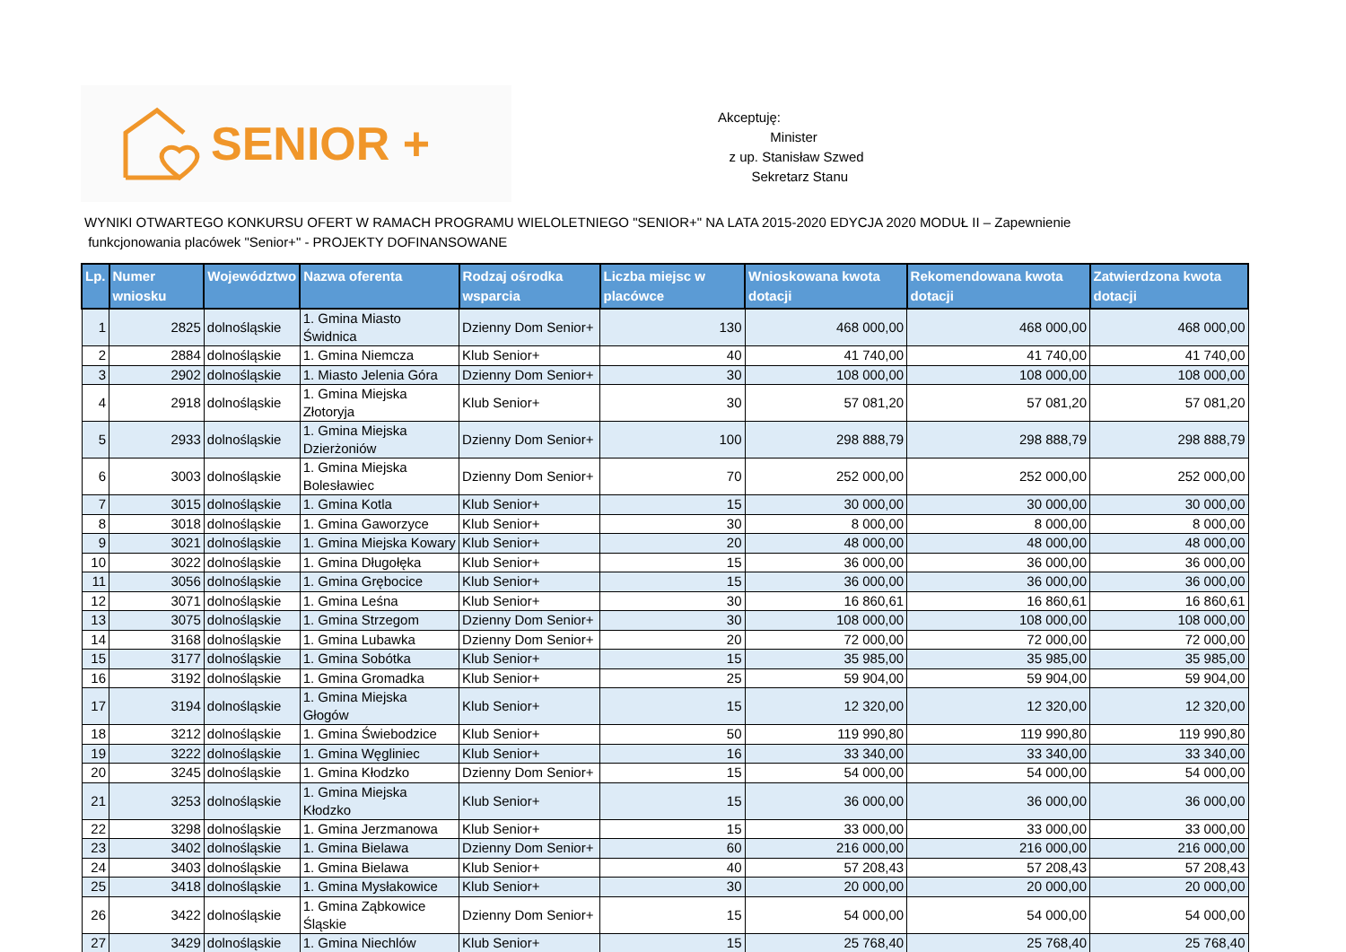SENIOR +
Akceptuję:
Minister
z up. Stanisław Szwed
Sekretarz Stanu
WYNIKI OTWARTEGO KONKURSU OFERT W RAMACH PROGRAMU WIELOLETNIEGO "SENIOR+" NA LATA 2015-2020 EDYCJA 2020 MODUŁ II – Zapewnienie
funkcjonowania placówek "Senior+" - PROJEKTY DOFINANSOWANE
| Lp. | Numer wniosku | Województwo | Nazwa oferenta | Rodzaj ośrodka wsparcia | Liczba miejsc w placówce | Wnioskowana kwota dotacji | Rekomendowana kwota dotacji | Zatwierdzona kwota dotacji |
| --- | --- | --- | --- | --- | --- | --- | --- | --- |
| 1 | 2825 | dolnośląskie | 1. Gmina Miasto Świdnica | Dzienny Dom Senior+ | 130 | 468 000,00 | 468 000,00 | 468 000,00 |
| 2 | 2884 | dolnośląskie | 1. Gmina Niemcza | Klub Senior+ | 40 | 41 740,00 | 41 740,00 | 41 740,00 |
| 3 | 2902 | dolnośląskie | 1. Miasto Jelenia Góra | Dzienny Dom Senior+ | 30 | 108 000,00 | 108 000,00 | 108 000,00 |
| 4 | 2918 | dolnośląskie | 1. Gmina Miejska Złotoryja | Klub Senior+ | 30 | 57 081,20 | 57 081,20 | 57 081,20 |
| 5 | 2933 | dolnośląskie | 1. Gmina Miejska Dzierżoniów | Dzienny Dom Senior+ | 100 | 298 888,79 | 298 888,79 | 298 888,79 |
| 6 | 3003 | dolnośląskie | 1. Gmina Miejska Bolesławiec | Dzienny Dom Senior+ | 70 | 252 000,00 | 252 000,00 | 252 000,00 |
| 7 | 3015 | dolnośląskie | 1. Gmina Kotla | Klub Senior+ | 15 | 30 000,00 | 30 000,00 | 30 000,00 |
| 8 | 3018 | dolnośląskie | 1. Gmina Gaworzyce | Klub Senior+ | 30 | 8 000,00 | 8 000,00 | 8 000,00 |
| 9 | 3021 | dolnośląskie | 1. Gmina Miejska Kowary | Klub Senior+ | 20 | 48 000,00 | 48 000,00 | 48 000,00 |
| 10 | 3022 | dolnośląskie | 1. Gmina Długołęka | Klub Senior+ | 15 | 36 000,00 | 36 000,00 | 36 000,00 |
| 11 | 3056 | dolnośląskie | 1. Gmina Grębocice | Klub Senior+ | 15 | 36 000,00 | 36 000,00 | 36 000,00 |
| 12 | 3071 | dolnośląskie | 1. Gmina Leśna | Klub Senior+ | 30 | 16 860,61 | 16 860,61 | 16 860,61 |
| 13 | 3075 | dolnośląskie | 1. Gmina Strzegom | Dzienny Dom Senior+ | 30 | 108 000,00 | 108 000,00 | 108 000,00 |
| 14 | 3168 | dolnośląskie | 1. Gmina Lubawka | Dzienny Dom Senior+ | 20 | 72 000,00 | 72 000,00 | 72 000,00 |
| 15 | 3177 | dolnośląskie | 1. Gmina Sobótka | Klub Senior+ | 15 | 35 985,00 | 35 985,00 | 35 985,00 |
| 16 | 3192 | dolnośląskie | 1. Gmina Gromadka | Klub Senior+ | 25 | 59 904,00 | 59 904,00 | 59 904,00 |
| 17 | 3194 | dolnośląskie | 1. Gmina Miejska Głogów | Klub Senior+ | 15 | 12 320,00 | 12 320,00 | 12 320,00 |
| 18 | 3212 | dolnośląskie | 1. Gmina Świebodzice | Klub Senior+ | 50 | 119 990,80 | 119 990,80 | 119 990,80 |
| 19 | 3222 | dolnośląskie | 1. Gmina Węgliniec | Klub Senior+ | 16 | 33 340,00 | 33 340,00 | 33 340,00 |
| 20 | 3245 | dolnośląskie | 1. Gmina Kłodzko | Dzienny Dom Senior+ | 15 | 54 000,00 | 54 000,00 | 54 000,00 |
| 21 | 3253 | dolnośląskie | 1. Gmina Miejska Kłodzko | Klub Senior+ | 15 | 36 000,00 | 36 000,00 | 36 000,00 |
| 22 | 3298 | dolnośląskie | 1. Gmina Jerzmanowa | Klub Senior+ | 15 | 33 000,00 | 33 000,00 | 33 000,00 |
| 23 | 3402 | dolnośląskie | 1. Gmina Bielawa | Dzienny Dom Senior+ | 60 | 216 000,00 | 216 000,00 | 216 000,00 |
| 24 | 3403 | dolnośląskie | 1. Gmina Bielawa | Klub Senior+ | 40 | 57 208,43 | 57 208,43 | 57 208,43 |
| 25 | 3418 | dolnośląskie | 1. Gmina Mysłakowice | Klub Senior+ | 30 | 20 000,00 | 20 000,00 | 20 000,00 |
| 26 | 3422 | dolnośląskie | 1. Gmina Ząbkowice Śląskie | Dzienny Dom Senior+ | 15 | 54 000,00 | 54 000,00 | 54 000,00 |
| 27 | 3429 | dolnośląskie | 1. Gmina Niechlów | Klub Senior+ | 15 | 25 768,40 | 25 768,40 | 25 768,40 |